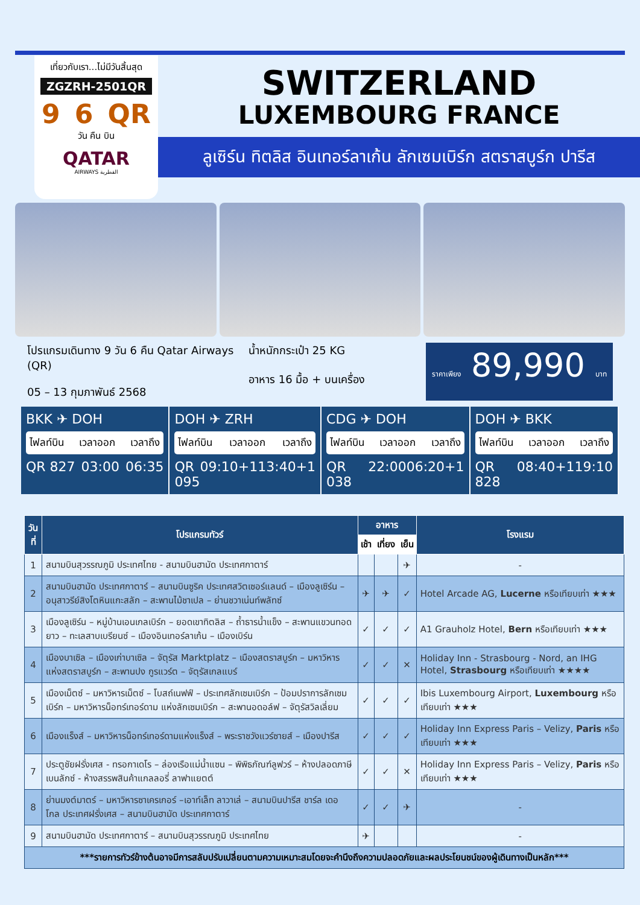เที่ยวกับเรา...ไม่มีวันสิ้นสุด
ZGZRH-2501QR
9 6 QR
วัน คืน บิน
QATAR
AIRWAYS القطرية
SWITZERLAND
LUXEMBOURG FRANCE
ลูเซิร์น ทิตลิส อินเทอร์ลาเก้น ลักเซมเบิร์ก สตราสบูร์ก ปารีส
โปรแกรมเดินทาง 9 วัน 6 คืน Qatar Airways (QR)
05 – 13 กุมภาพันธ์ 2568
น้ำหนักกระเป๋า 25 KG
อาหาร 16 มื้อ + บนเครื่อง
ราคาเพียง 89,990 บาท
BKK ✈ DOH
ไฟลท์บิน เวลาออก เวลาถึง
QR 827 03:00 06:35
DOH ✈ ZRH
ไฟลท์บิน เวลาออก เวลาถึง
QR 095 09:10+1 13:40+1
CDG ✈ DOH
ไฟลท์บิน เวลาออก เวลาถึง
QR 038 22:00 06:20+1
DOH ✈ BKK
ไฟลท์บิน เวลาออก เวลาถึง
QR 828 08:40+1 19:10
| วันที่ | โปรแกรมทัวร์ | อาหาร | | | โรงแรม |
| --- | --- | --- | --- | --- | --- |
| | | เช้า | เที่ยง | เย็น | |
| 1 | สนามบินสุวรรณภูมิ ประเทศไทย - สนามบินฮามัด ประเทศกาตาร์ | | | ✈ | - |
| 2 | สนามบินฮามัด ประเทศกาตาร์ – สนามบินซูริค ประเทศสวิตเซอร์แลนด์ – เมืองลูเซิร์น – อนุสาวรีย์สิงโตหินแกะสลัก – สะพานไม้ชาเปล – ย่านชวาเน่นท์พลัทซ์ | ✈ | ✈ | ✓ | Hotel Arcade AG, Lucerne หรือเทียบเท่า ★★★ |
| 3 | เมืองลูเซิร์น – หมู่บ้านเอนเกลเบิร์ก – ยอดเขาทิตลิส – ถ้ำธารน้ำแข็ง – สะพานแขวนทอดยาว – ทะเลสาบเบรียนซ์ – เมืองอินเทอร์ลาเก้น – เมืองเบิร์น | ✓ | ✓ | ✓ | A1 Grauholz Hotel, Bern หรือเทียบเท่า ★★★ |
| 4 | เมืองบาเซิล – เมืองเก่าบาเซิล – จัตุรัส Marktplatz – เมืองสตราสบูร์ก – มหาวิหารแห่งสตราสบูร์ก – สะพานปง กูรแวร์ต – จัตุรัสเกลแบร์ | ✓ | ✓ | ✕ | Holiday Inn - Strasbourg - Nord, an IHG Hotel, Strasbourg หรือเทียบเท่า ★★★★ |
| 5 | เมืองเม็ตซ์ – มหาวิหารเม็ตซ์ – โบสถ์เนฟฟ์ – ประเทศลักเซมเบิร์ก – ป้อมปราการลักเซมเบิร์ก – มหาวิหารน็อทร์เทอร์ดาม แห่งลักเซมเบิร์ก – สะพานอดอล์ฟ – จัตุรัสวิลเลี่ยม | ✓ | ✓ | ✓ | Ibis Luxembourg Airport, Luxembourg หรือเทียบเท่า ★★★ |
| 6 | เมืองแร็งส์ – มหาวิหารน็อทร์เทอร์ดามแห่งแร็งส์ – พระราชวังแวร์ซายส์ – เมืองปารีส | ✓ | ✓ | ✓ | Holiday Inn Express Paris – Velizy, Paris หรือเทียบเท่า ★★★ |
| 7 | ประตูชัยฝรั่งเศส - ทรอกาเดโร – ล่องเรือแม่น้ำแซน – พิพิธภัณฑ์ลูฟวร์ – ห้างปลอดภาษีเบนลักซ์ - ห้างสรรพสินค้าแกลลอรี่ ลาฟาแยตต์ | ✓ | ✓ | ✕ | Holiday Inn Express Paris – Velizy, Paris หรือเทียบเท่า ★★★ |
| 8 | ย่านมงต์มาตร์ – มหาวิหารซาเครเกอร์ –เอาท์เล็ท ลาวาเล่ – สนามบินปารีส ชาร์ล เดอ โกล ประเทศฝรั่งเศส – สนามบินฮามัด ประเทศกาตาร์ | ✓ | ✓ | ✈ | - |
| 9 | สนามบินฮามัด ประเทศกาตาร์ – สนามบินสุวรรณภูมิ ประเทศไทย | ✈ | | | - |
| ***รายการทัวร์ข้างต้นอาจมีการสลับปรับเปลี่ยนตามความเหมาะสมโดยจะคำนึงถึงความปลอดภัยและผลประโยนชน์ของผู้เดินทางเป็นหลัก*** | | | | | |